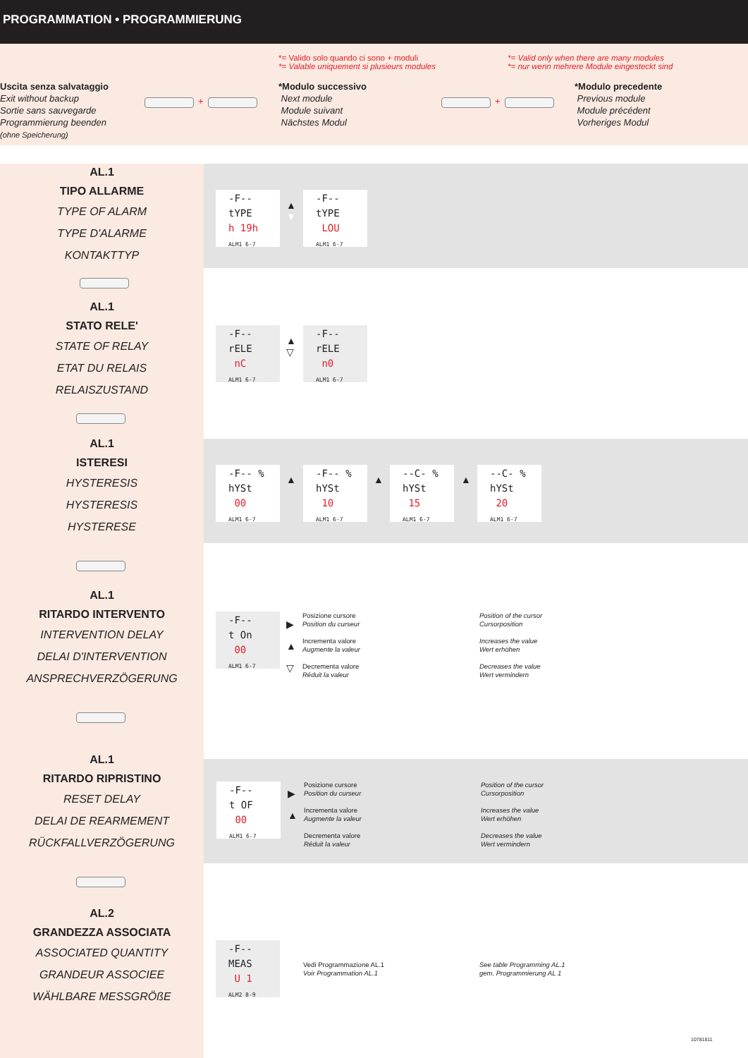PROGRAMMATION • PROGRAMMIERUNG
*= Valido solo quando ci sono + moduli
*= Valable uniquement si plusieurs modules
*= Valid only when there are many modules
*= nur wenn mehrere Module eingesteckt sind
Uscita senza salvataggio
Exit without backup
Sortie sans sauvegarde
Programmierung beenden
(ohne Speicherung)
+
*Modulo successivo
Next module
Module suivant
Nächstes Modul
+
*Modulo precedente
Previous module
Module précédent
Vorheriges Modul
AL.1
TIPO ALLARME
TYPE OF ALARM
TYPE D'ALARME
KONTAKTTYP
AL.1
STATO RELE'
STATE OF RELAY
ETAT DU RELAIS
RELAISZUSTAND
AL.1
ISTERESI
HYSTERESIS
HYSTERESIS
HYSTERESE
AL.1
RITARDO INTERVENTO
INTERVENTION DELAY
DELAI D'INTERVENTION
ANSPRECHVERZÖGERUNG
AL.1
RITARDO RIPRISTINO
RESET DELAY
DELAI DE REARMEMENT
RÜCKFALLVERZÖGERUNG
AL.2
GRANDEZZA ASSOCIATA
ASSOCIATED QUANTITY
GRANDEUR ASSOCIEE
WÄHLBARE MESSGRÖßE
-F--
tYPE
h 19h
ALM1 6-7
▲
▼
-F--
tYPE
LOU
ALM1 6-7
-F--
rELE
nC
ALM1 6-7
▲
▽
-F--
rELE
n0
ALM1 6-7
-F-- %
hYSt
00
ALM1 6-7
-F-- %
hYSt
10
ALM1 6-7
--C- %
hYSt
15
ALM1 6-7
--C- %
hYSt
20
ALM1 6-7
▲ ▲ ▲
-F--
t On
00
ALM1 6-7
▶
▲
▽
Posizione cursore
Position du curseur
Incrementa valore
Augmente la valeur
Decrementa valore
Réduit la valeur
Position of the cursor
Cursorposition
Increases the value
Wert erhöhen
Decreases the value
Wert vermindern
-F--
t OF
00
ALM1 6-7
▶
▲
Posizione cursore
Position du curseur
Incrementa valore
Augmente la valeur
Decrementa valore
Réduit la valeur
Position of the cursor
Cursorposition
Increases the value
Wert erhöhen
Decreases the value
Wert vermindern
-F--
MEAS
U 1
ALM2 8-9
Vedi Programmazione AL.1
Voir Programmation AL.1
See table Programming AL.1
gem. Programmierung AL 1
10781811